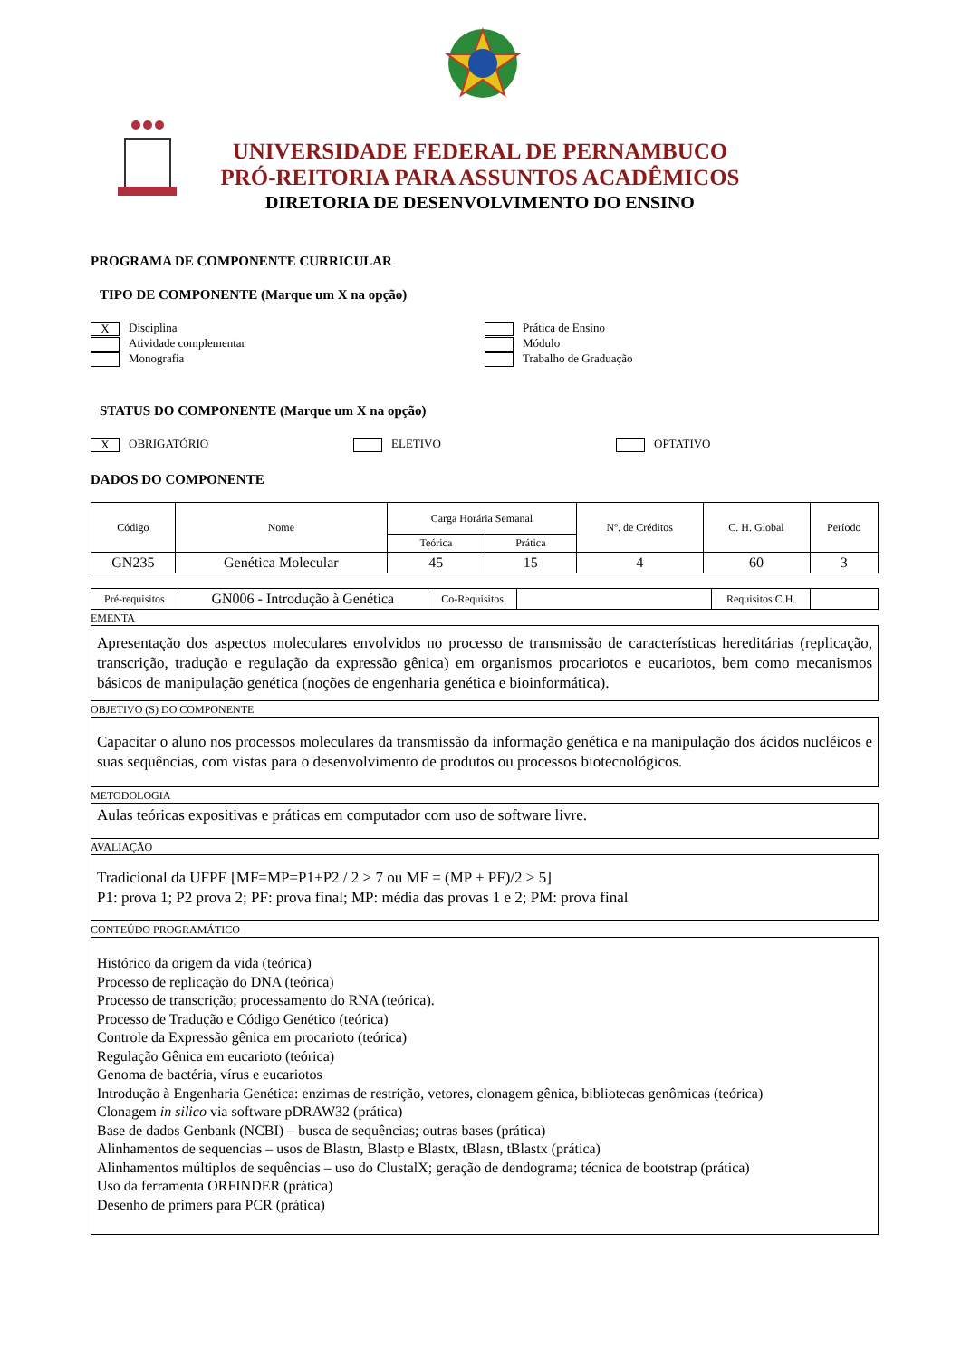UNIVERSIDADE FEDERAL DE PERNAMBUCO
PRÓ-REITORIA PARA ASSUNTOS ACADÊMICOS
DIRETORIA DE DESENVOLVIMENTO DO ENSINO
PROGRAMA DE COMPONENTE CURRICULAR
TIPO DE COMPONENTE (Marque um X na opção)
X Disciplina
Atividade complementar
Monografia
Prática de Ensino
Módulo
Trabalho de Graduação
STATUS DO COMPONENTE (Marque um X na opção)
X OBRIGATÓRIO ELETIVO OPTATIVO
DADOS DO COMPONENTE
| Código | Nome | Carga Horária Semanal | | Nº. de Créditos | C. H. Global | Período |
| --- | --- | --- | --- | --- | --- | --- |
| | | Teórica | Prática | | | |
| GN235 | Genética Molecular | 45 | 15 | 4 | 60 | 3 |
| Pré-requisitos | GN006 - Introdução à Genética | Co-Requisitos | | Requisitos C.H. | |
EMENTA
Apresentação dos aspectos moleculares envolvidos no processo de transmissão de características hereditárias (replicação, transcrição, tradução e regulação da expressão gênica) em organismos procariotos e eucariotos, bem como mecanismos básicos de manipulação genética (noções de engenharia genética e bioinformática).
OBJETIVO (S) DO COMPONENTE
Capacitar o aluno nos processos moleculares da transmissão da informação genética e na manipulação dos ácidos nucléicos e suas sequências, com vistas para o desenvolvimento de produtos ou processos biotecnológicos.
METODOLOGIA
Aulas teóricas expositivas e práticas em computador com uso de software livre.
AVALIAÇÃO
Tradicional da UFPE [MF=MP=P1+P2 / 2 > 7 ou MF = (MP + PF)/2 > 5]
P1: prova 1; P2 prova 2; PF: prova final; MP: média das provas 1 e 2; PM: prova final
CONTEÚDO PROGRAMÁTICO
Histórico da origem da vida (teórica)
Processo de replicação do DNA (teórica)
Processo de transcrição; processamento do RNA (teórica).
Processo de Tradução e Código Genético (teórica)
Controle da Expressão gênica em procarioto (teórica)
Regulação Gênica em eucarioto (teórica)
Genoma de bactéria, vírus e eucariotos
Introdução à Engenharia Genética: enzimas de restrição, vetores, clonagem gênica, bibliotecas genômicas (teórica)
Clonagem in silico via software pDRAW32 (prática)
Base de dados Genbank (NCBI) – busca de sequências; outras bases (prática)
Alinhamentos de sequencias – usos de Blastn, Blastp e Blastx, tBlasn, tBlastx (prática)
Alinhamentos múltiplos de sequências – uso do ClustalX; geração de dendograma; técnica de bootstrap (prática)
Uso da ferramenta ORFINDER (prática)
Desenho de primers para PCR (prática)